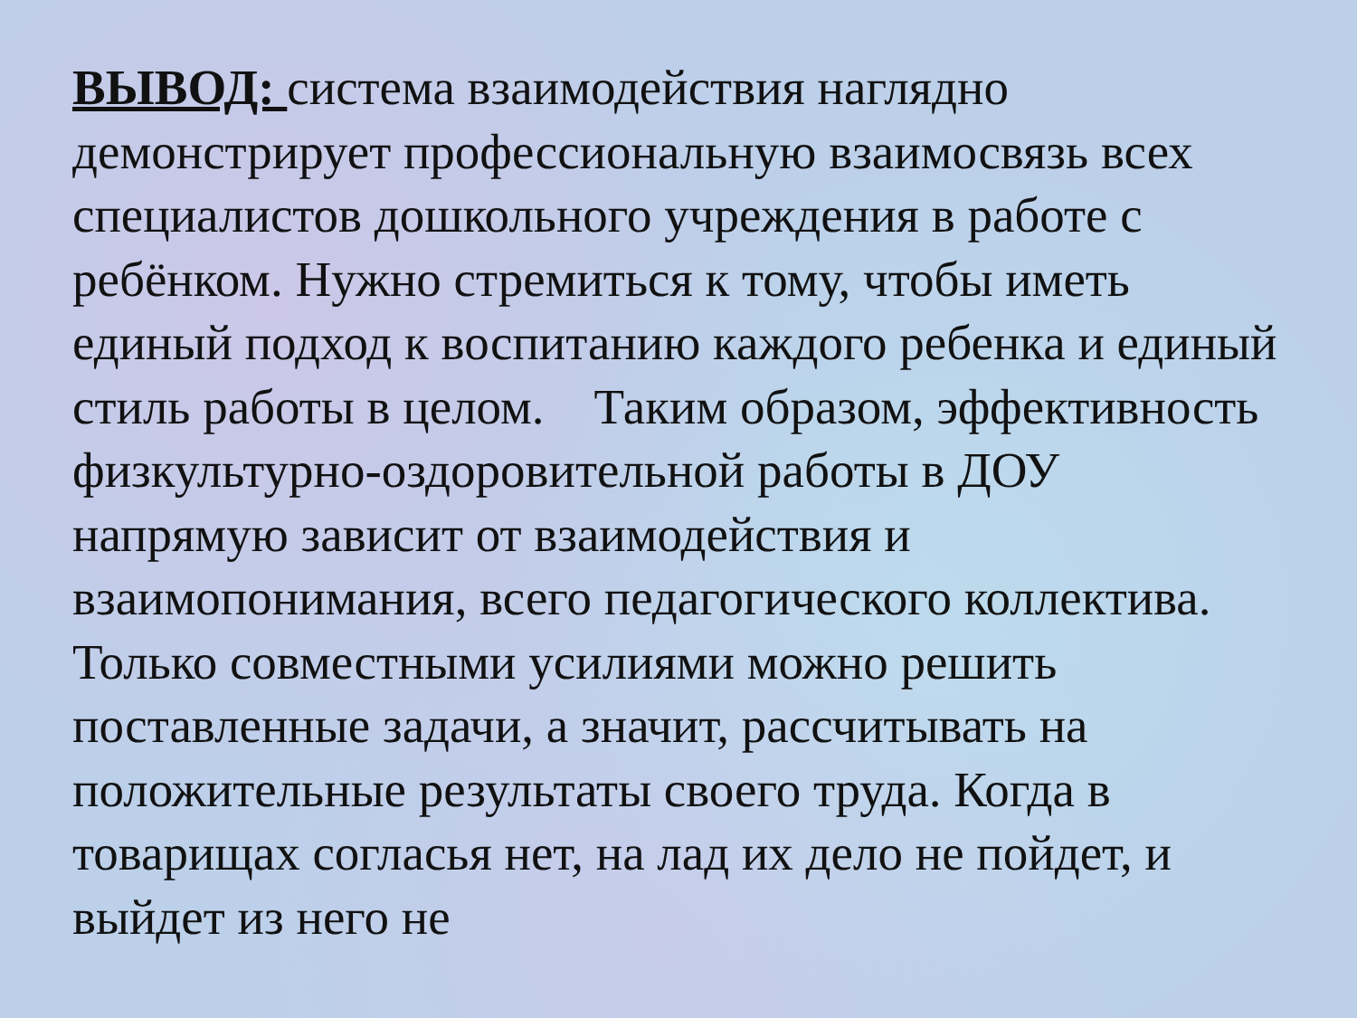ВЫВОД: система взаимодействия наглядно демонстрирует профессиональную взаимосвязь всех специалистов дошкольного учреждения в работе с ребёнком. Нужно стремиться к тому, чтобы иметь единый подход к воспитанию каждого ребенка и единый стиль работы в целом. Таким образом, эффективность физкультурно-оздоровительной работы в ДОУ напрямую зависит от взаимодействия и взаимопонимания, всего педагогического коллектива. Только совместными усилиями можно решить поставленные задачи, а значит, рассчитывать на положительные результаты своего труда. Когда в товарищах согласья нет, на лад их дело не пойдет, и выйдет из него не